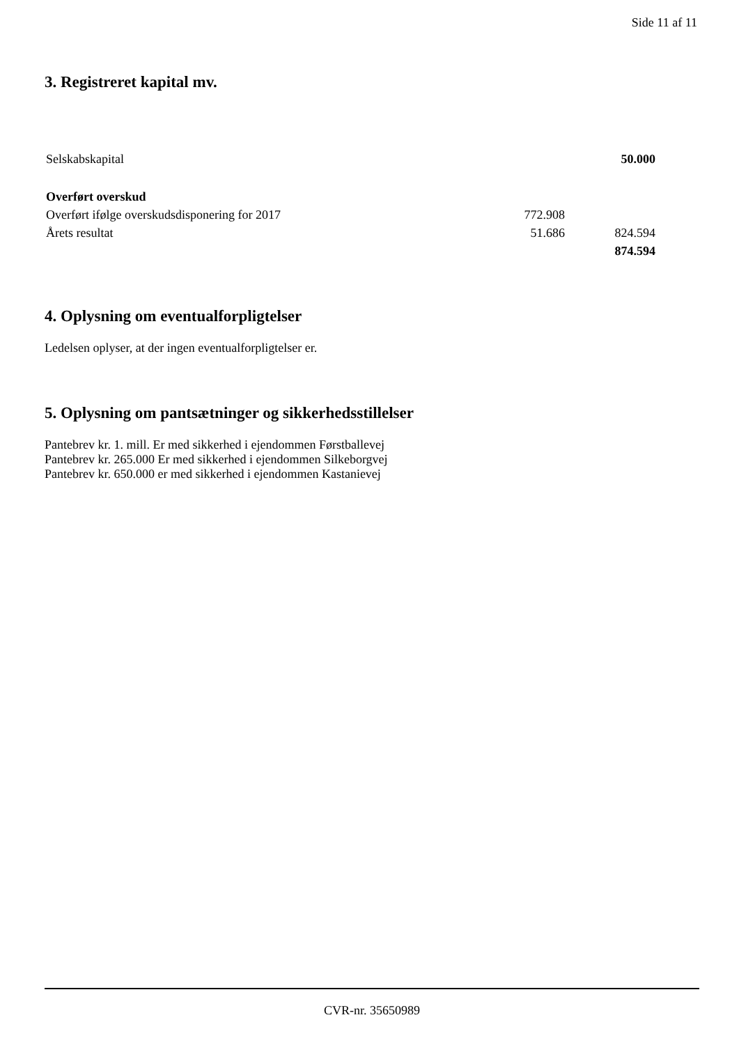Side 11 af 11
3. Registreret kapital mv.
| Selskabskapital | | 50.000 |
| Overført overskud | | |
| Overført ifølge overskudsdisponering for 2017 | 772.908 | |
| Årets resultat | 51.686 | 824.594 |
| | | 874.594 |
4. Oplysning om eventualforpligtelser
Ledelsen oplyser, at der ingen eventualforpligtelser er.
5. Oplysning om pantsætninger og sikkerhedsstillelser
Pantebrev kr. 1. mill. Er med sikkerhed i ejendommen Førstballevej
Pantebrev kr. 265.000 Er med sikkerhed i ejendommen Silkeborgvej
Pantebrev kr. 650.000 er med sikkerhed i ejendommen Kastanievej
CVR-nr. 35650989